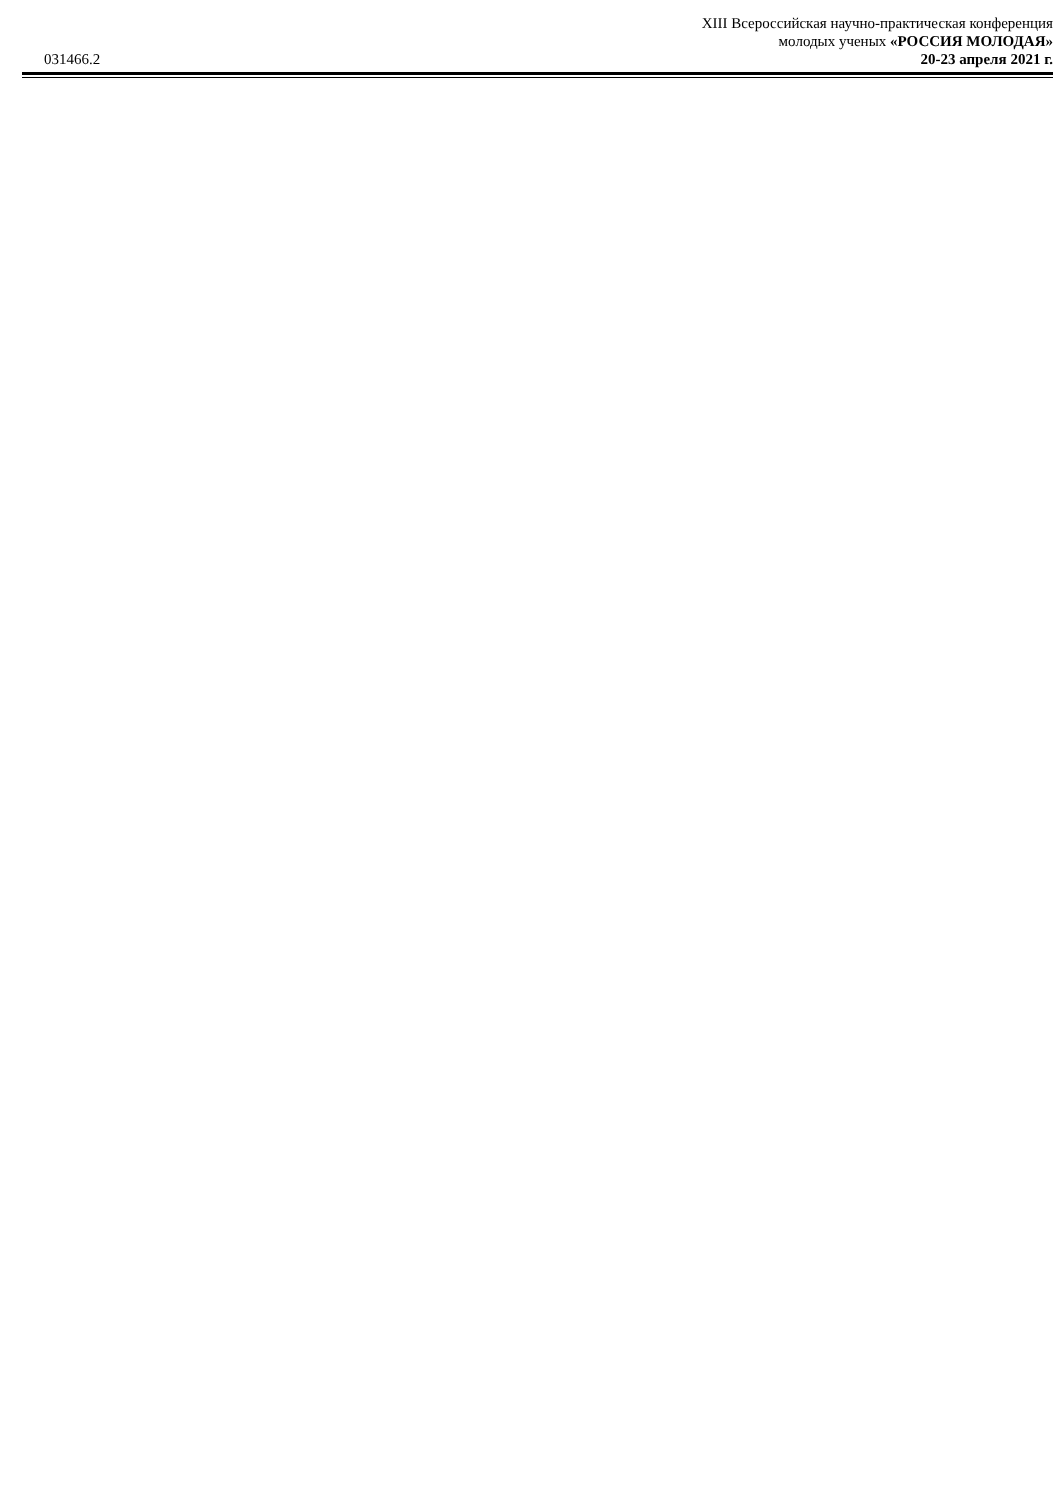031466.2
XIII Всероссийская научно-практическая конференция
молодых ученых «РОССИЯ МОЛОДАЯ»
20-23 апреля 2021 г.